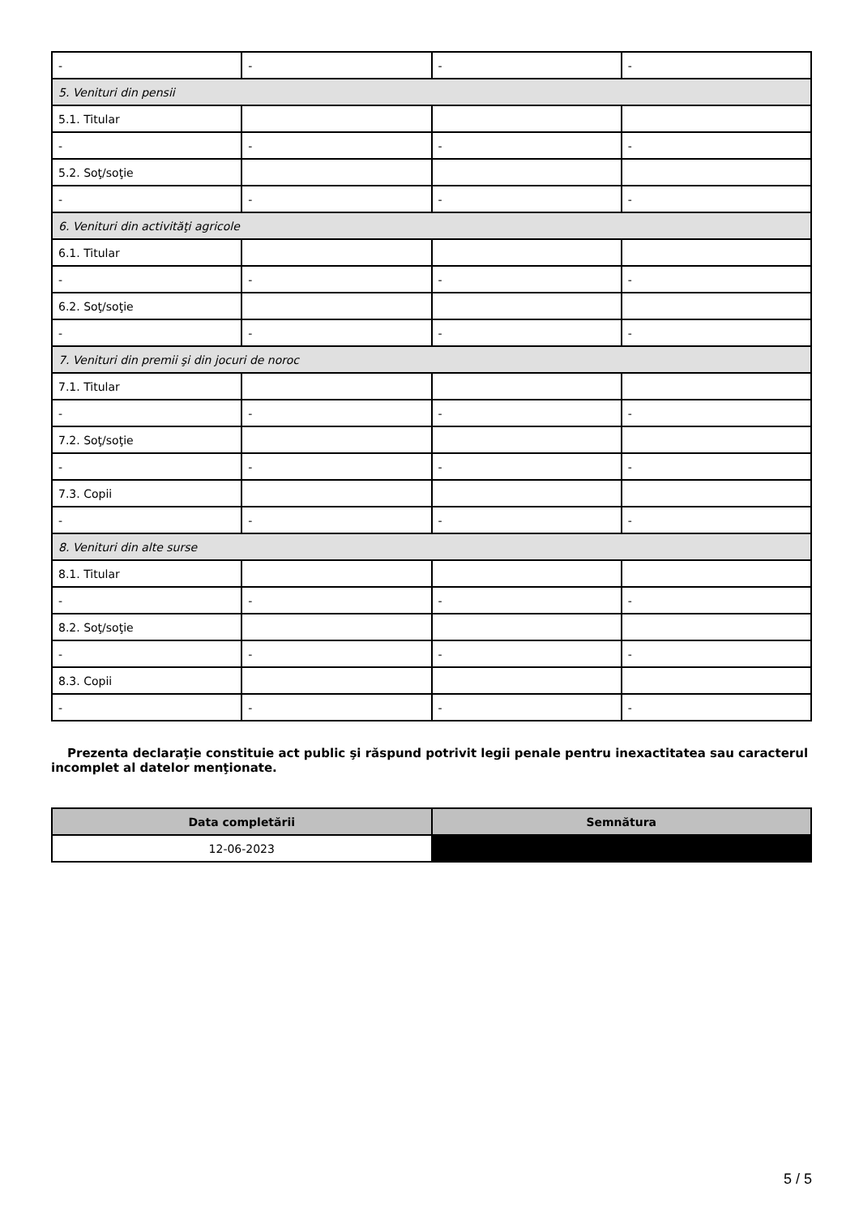| - | - | - | - |
| 5. Venituri din pensii | | | |
| 5.1. Titular | | | |
| - | - | - | - |
| 5.2. Soţ/soţie | | | |
| - | - | - | - |
| 6. Venituri din activităţi agricole | | | |
| 6.1. Titular | | | |
| - | - | - | - |
| 6.2. Soţ/soţie | | | |
| - | - | - | - |
| 7. Venituri din premii şi din jocuri de noroc | | | |
| 7.1. Titular | | | |
| - | - | - | - |
| 7.2. Soţ/soţie | | | |
| - | - | - | - |
| 7.3. Copii | | | |
| - | - | - | - |
| 8. Venituri din alte surse | | | |
| 8.1. Titular | | | |
| - | - | - | - |
| 8.2. Soţ/soţie | | | |
| - | - | - | - |
| 8.3. Copii | | | |
| - | - | - | - |
Prezenta declaraţie constituie act public şi răspund potrivit legii penale pentru inexactitatea sau caracterul incomplet al datelor menţionate.
| Data completării | Semnătura |
| --- | --- |
| 12-06-2023 | |
5 / 5